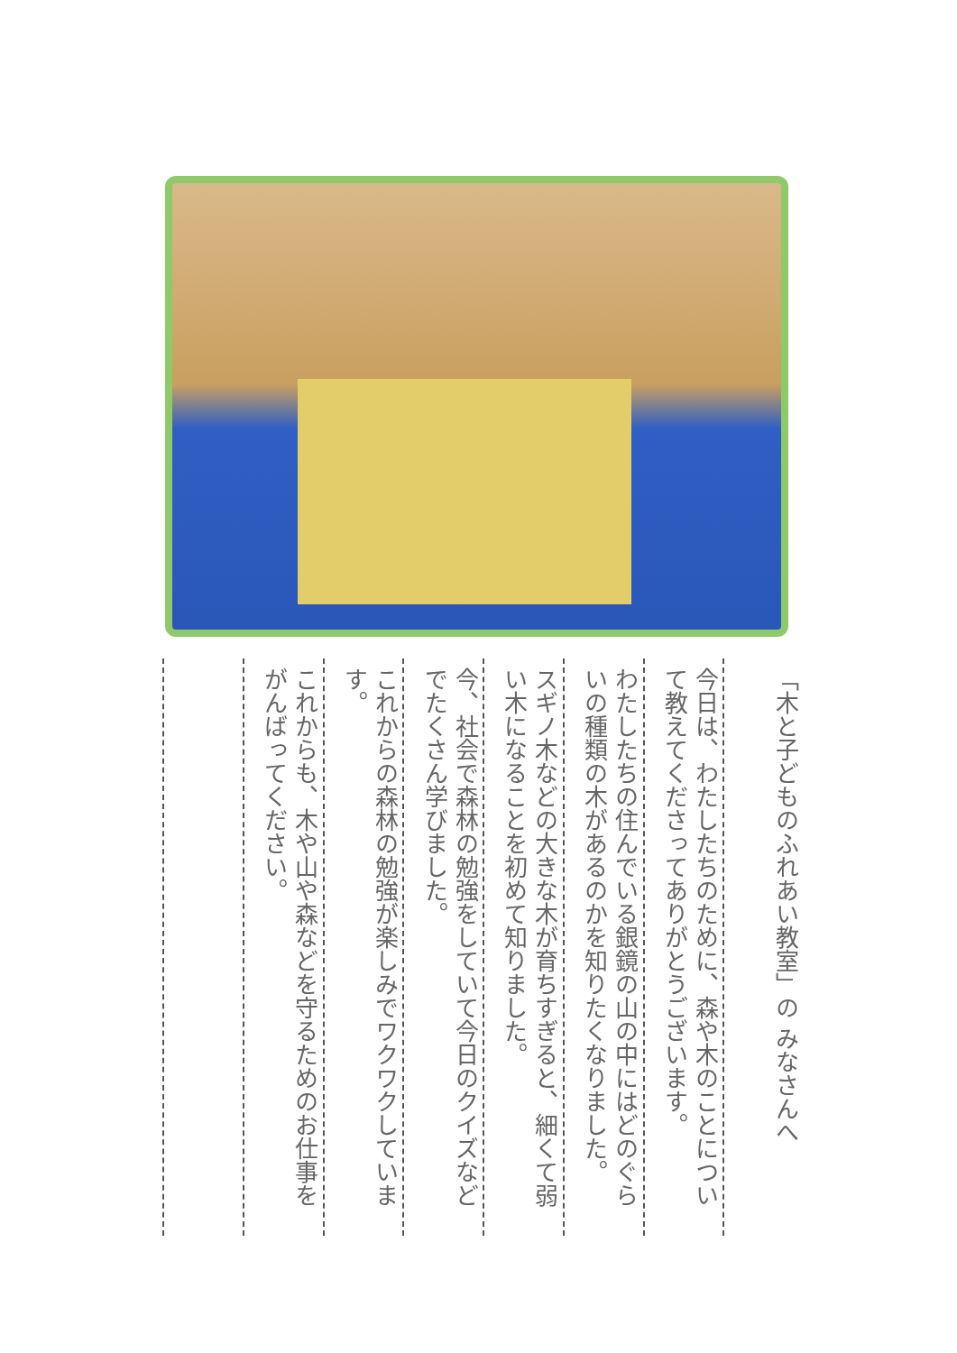「木と子どものふれあい教室」の みなさんへ
今日は、わたしたちのために、森や木のことについて教えてくださってありがとうございます。
わたしたちの住んでいる銀鏡の山の中にはどのぐらいの種類の木があるのかを知りたくなりました。
スギノ木などの大きな木が育ちすぎると、細くて弱い木になることを初めて知りました。
今、社会で森林の勉強をしていて今日のクイズなどでたくさん学びました。
これからの森林の勉強が楽しみでワクワクしています。
これからも、木や山や森などを守るためのお仕事をがんばってください。